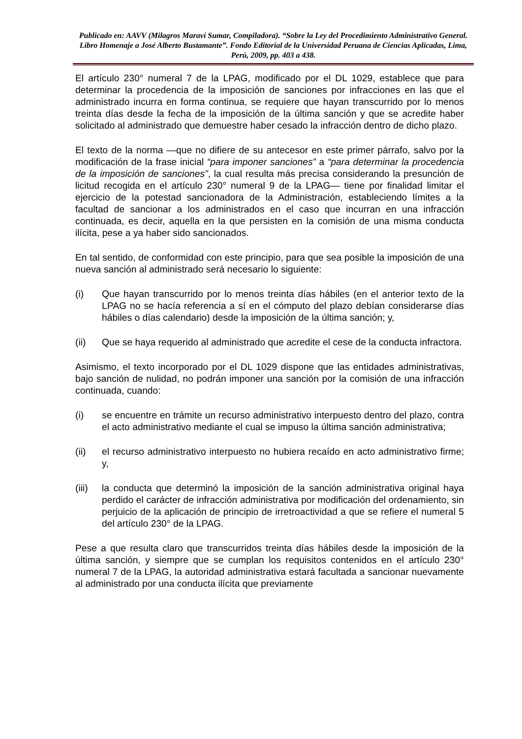Publicado en: AAVV (Milagros Maraví Sumar, Compiladora). “Sobre la Ley del Procedimiento Administrativo General. Libro Homenaje a José Alberto Bustamante”. Fondo Editorial de la Universidad Peruana de Ciencias Aplicadas, Lima, Perú, 2009, pp. 403 a 438.
El artículo 230° numeral 7 de la LPAG, modificado por el DL 1029, establece que para determinar la procedencia de la imposición de sanciones por infracciones en las que el administrado incurra en forma continua, se requiere que hayan transcurrido por lo menos treinta días desde la fecha de la imposición de la última sanción y que se acredite haber solicitado al administrado que demuestre haber cesado la infracción dentro de dicho plazo.
El texto de la norma —que no difiere de su antecesor en este primer párrafo, salvo por la modificación de la frase inicial “para imponer sanciones” a “para determinar la procedencia de la imposición de sanciones”, la cual resulta más precisa considerando la presunción de licitud recogida en el artículo 230° numeral 9 de la LPAG— tiene por finalidad limitar el ejercicio de la potestad sancionadora de la Administración, estableciendo límites a la facultad de sancionar a los administrados en el caso que incurran en una infracción continuada, es decir, aquella en la que persisten en la comisión de una misma conducta ilícita, pese a ya haber sido sancionados.
En tal sentido, de conformidad con este principio, para que sea posible la imposición de una nueva sanción al administrado será necesario lo siguiente:
(i) Que hayan transcurrido por lo menos treinta días hábiles (en el anterior texto de la LPAG no se hacía referencia a sí en el cómputo del plazo debían considerarse días hábiles o días calendario) desde la imposición de la última sanción; y,
(ii) Que se haya requerido al administrado que acredite el cese de la conducta infractora.
Asimismo, el texto incorporado por el DL 1029 dispone que las entidades administrativas, bajo sanción de nulidad, no podrán imponer una sanción por la comisión de una infracción continuada, cuando:
(i) se encuentre en trámite un recurso administrativo interpuesto dentro del plazo, contra el acto administrativo mediante el cual se impuso la última sanción administrativa;
(ii) el recurso administrativo interpuesto no hubiera recaído en acto administrativo firme; y,
(iii) la conducta que determinó la imposición de la sanción administrativa original haya perdido el carácter de infracción administrativa por modificación del ordenamiento, sin perjuicio de la aplicación de principio de irretroactividad a que se refiere el numeral 5 del artículo 230° de la LPAG.
Pese a que resulta claro que transcurridos treinta días hábiles desde la imposición de la última sanción, y siempre que se cumplan los requisitos contenidos en el artículo 230° numeral 7 de la LPAG, la autoridad administrativa estará facultada a sancionar nuevamente al administrado por una conducta ilícita que previamente